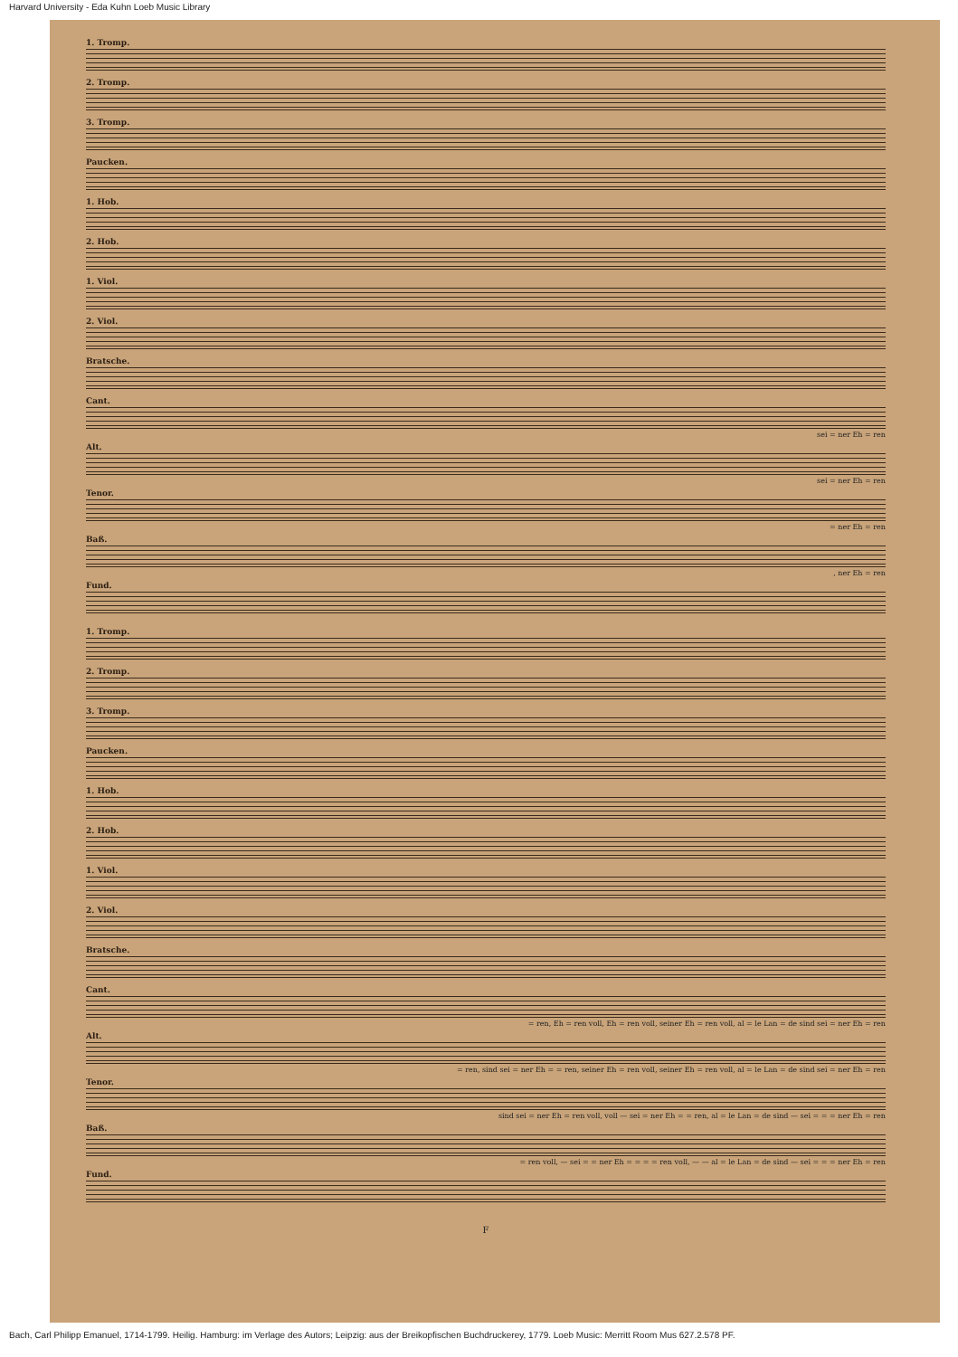Harvard University - Eda Kuhn Loeb Music Library
1. Tromp.
2. Tromp.
3. Tromp.
Paucken.
1. Hob.
2. Hob.
1. Viol.
2. Viol.
Bratsche.
Cant.
sei = ner Eh = ren
Alt.
sei = ner Eh = ren
Tenor.
= ner Eh = ren
Baß.
, ner Eh = ren
Fund.
1. Tromp.
2. Tromp.
3. Tromp.
Paucken.
1. Hob.
2. Hob.
1. Viol.
2. Viol.
Bratsche.
Cant.
= ren, Eh = ren voll, Eh = ren voll, seiner Eh = ren voll, al = le Lan = de sind sei = ner Eh = ren
Alt.
= ren, sind sei = ner Eh = = ren, seiner Eh = ren voll, seiner Eh = ren voll, al = le Lan = de sind sei = ner Eh = ren
Tenor.
sind sei = ner Eh = ren voll, voll — sei = ner Eh = = ren, al = le Lan = de sind — sei = = = ner Eh = ren
Baß.
= ren voll, — sei = = ner Eh = = = = ren voll, — — al = le Lan = de sind — sei = = = ner Eh = ren
Fund.
F
Bach, Carl Philipp Emanuel, 1714-1799. Heilig. Hamburg: im Verlage des Autors; Leipzig: aus der Breikopfischen Buchdruckerey, 1779. Loeb Music: Merritt Room Mus 627.2.578 PF.